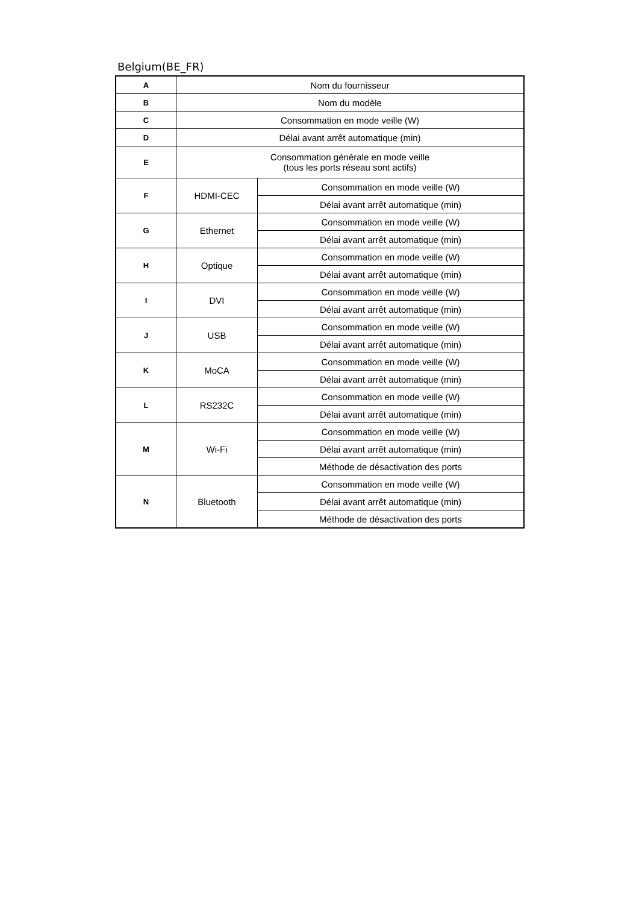Belgium(BE_FR)
| A | Nom du fournisseur | |
| B | Nom du modèle | |
| C | Consommation en mode veille (W) | |
| D | Délai avant arrêt automatique (min) | |
| E | Consommation générale en mode veille (tous les ports réseau sont actifs) | |
| F | HDMI-CEC | Consommation en mode veille (W) |
| | | Délai avant arrêt automatique (min) |
| G | Ethernet | Consommation en mode veille (W) |
| | | Délai avant arrêt automatique (min) |
| H | Optique | Consommation en mode veille (W) |
| | | Délai avant arrêt automatique (min) |
| I | DVI | Consommation en mode veille (W) |
| | | Délai avant arrêt automatique (min) |
| J | USB | Consommation en mode veille (W) |
| | | Délai avant arrêt automatique (min) |
| K | MoCA | Consommation en mode veille (W) |
| | | Délai avant arrêt automatique (min) |
| L | RS232C | Consommation en mode veille (W) |
| | | Délai avant arrêt automatique (min) |
| M | Wi-Fi | Consommation en mode veille (W) |
| | | Délai avant arrêt automatique (min) |
| | | Méthode de désactivation des ports |
| N | Bluetooth | Consommation en mode veille (W) |
| | | Délai avant arrêt automatique (min) |
| | | Méthode de désactivation des ports |